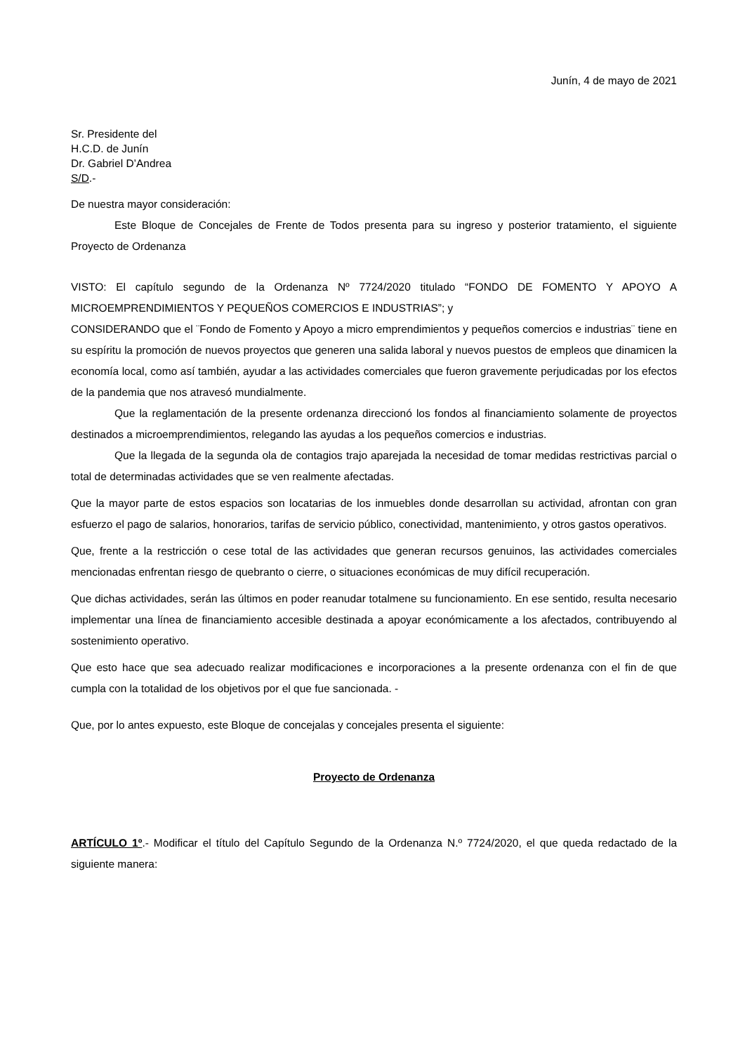Junín, 4 de mayo de 2021
Sr. Presidente del
H.C.D. de Junín
Dr. Gabriel D’Andrea
S/D.-
De nuestra mayor consideración:
Este Bloque de Concejales de Frente de Todos presenta para su ingreso y posterior tratamiento, el siguiente Proyecto de Ordenanza
VISTO: El capítulo segundo de la Ordenanza Nº 7724/2020 titulado “FONDO DE FOMENTO Y APOYO A MICROEMPRENDIMIENTOS Y PEQUEÑOS COMERCIOS E INDUSTRIAS”; y
CONSIDERANDO que el ¨Fondo de Fomento y Apoyo a micro emprendimientos y pequeños comercios e industrias¨ tiene en su espíritu la promoción de nuevos proyectos que generen una salida laboral y nuevos puestos de empleos que dinamicen la economía local, como así también, ayudar a las actividades comerciales que fueron gravemente perjudicadas por los efectos de la pandemia que nos atravesó mundialmente.
Que la reglamentación de la presente ordenanza direccionó los fondos al financiamiento solamente de proyectos destinados a microemprendimientos, relegando las ayudas a los pequeños comercios e industrias.
Que la llegada de la segunda ola de contagios trajo aparejada la necesidad de tomar medidas restrictivas parcial o total de determinadas actividades que se ven realmente afectadas.
Que la mayor parte de estos espacios son locatarias de los inmuebles donde desarrollan su actividad, afrontan con gran esfuerzo el pago de salarios, honorarios, tarifas de servicio público, conectividad, mantenimiento, y otros gastos operativos.
Que, frente a la restricción o cese total de las actividades que generan recursos genuinos, las actividades comerciales mencionadas enfrentan riesgo de quebranto o cierre, o situaciones económicas de muy difícil recuperación.
Que dichas actividades, serán las últimos en poder reanudar totalmene su funcionamiento. En ese sentido, resulta necesario implementar una línea de financiamiento accesible destinada a apoyar económicamente a los afectados, contribuyendo al sostenimiento operativo.
Que esto hace que sea adecuado realizar modificaciones e incorporaciones a la presente ordenanza con el fin de que cumpla con la totalidad de los objetivos por el que fue sancionada. -
Que, por lo antes expuesto, este Bloque de concejalas y concejales presenta el siguiente:
Proyecto de Ordenanza
ARTÍCULO 1º.- Modificar el título del Capítulo Segundo de la Ordenanza N.º 7724/2020, el que queda redactado de la siguiente manera: